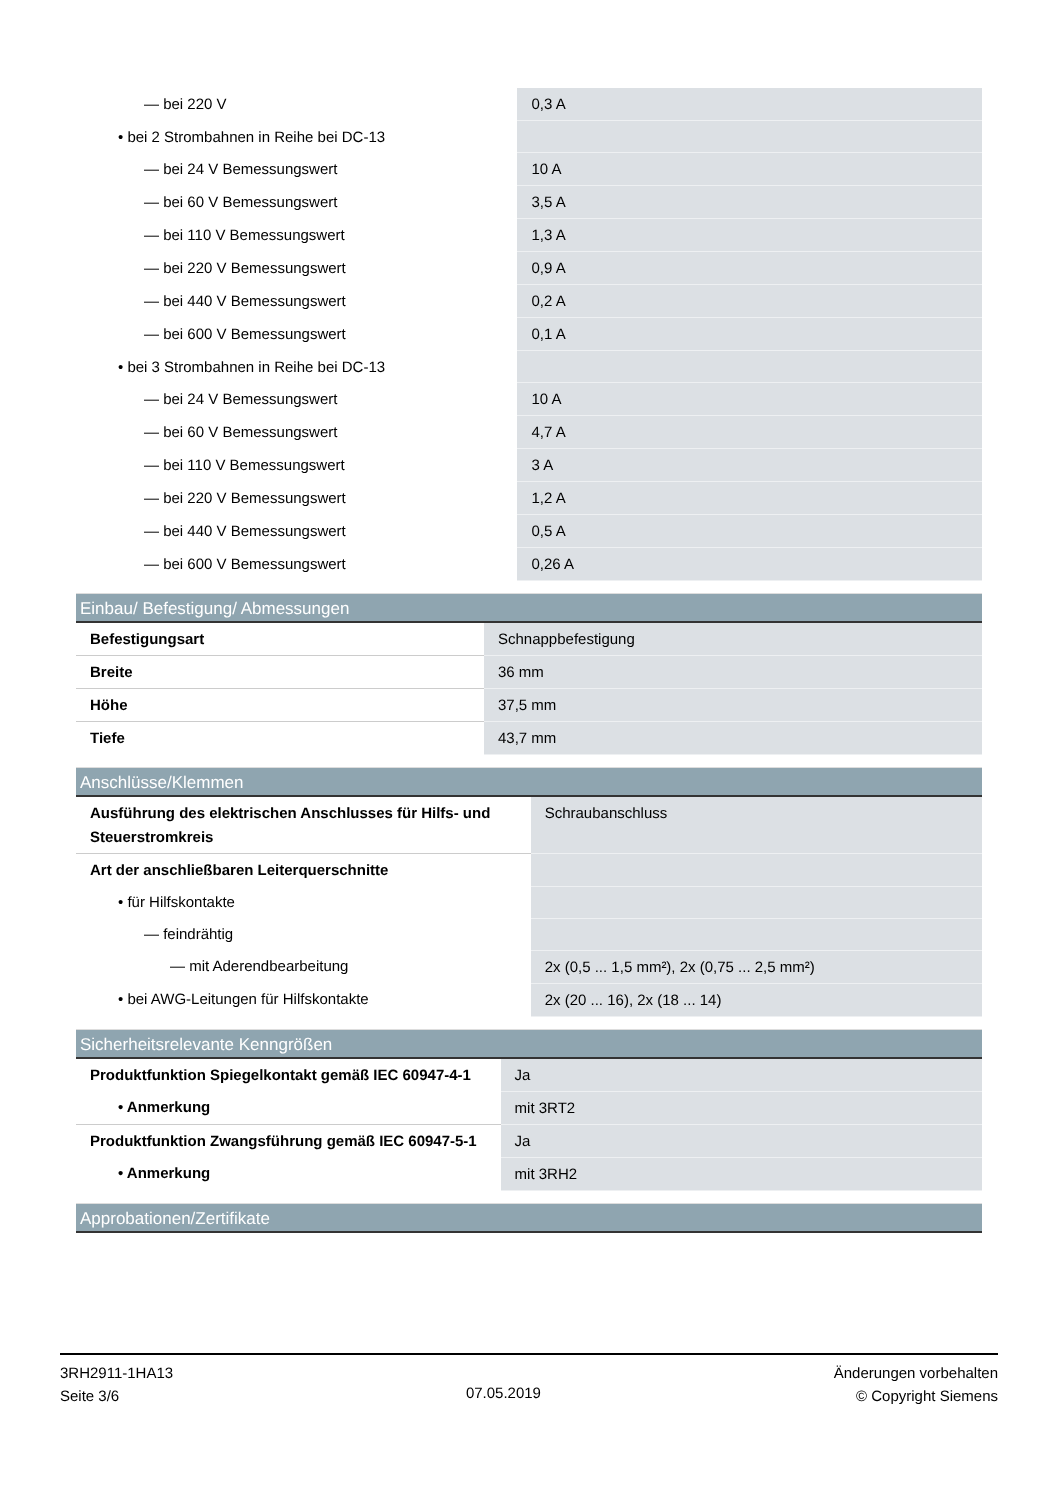| — bei 220 V | 0,3 A |
| • bei 2 Strombahnen in Reihe bei DC-13 | |
| — bei 24 V Bemessungswert | 10 A |
| — bei 60 V Bemessungswert | 3,5 A |
| — bei 110 V Bemessungswert | 1,3 A |
| — bei 220 V Bemessungswert | 0,9 A |
| — bei 440 V Bemessungswert | 0,2 A |
| — bei 600 V Bemessungswert | 0,1 A |
| • bei 3 Strombahnen in Reihe bei DC-13 | |
| — bei 24 V Bemessungswert | 10 A |
| — bei 60 V Bemessungswert | 4,7 A |
| — bei 110 V Bemessungswert | 3 A |
| — bei 220 V Bemessungswert | 1,2 A |
| — bei 440 V Bemessungswert | 0,5 A |
| — bei 600 V Bemessungswert | 0,26 A |
Einbau/ Befestigung/ Abmessungen
| Befestigungsart | Schnappbefestigung |
| Breite | 36 mm |
| Höhe | 37,5 mm |
| Tiefe | 43,7 mm |
Anschlüsse/Klemmen
| Ausführung des elektrischen Anschlusses für Hilfs- und Steuerstromkreis | Schraubanschluss |
| Art der anschließbaren Leiterquerschnitte | |
| • für Hilfskontakte | |
| — feindrähtig | |
| — mit Aderendbearbeitung | 2x (0,5 ... 1,5 mm²), 2x (0,75 ... 2,5 mm²) |
| • bei AWG-Leitungen für Hilfskontakte | 2x (20 ... 16), 2x (18 ... 14) |
Sicherheitsrelevante Kenngrößen
| Produktfunktion Spiegelkontakt gemäß IEC 60947-4-1 | Ja |
| • Anmerkung | mit 3RT2 |
| Produktfunktion Zwangsführung gemäß IEC 60947-5-1 | Ja |
| • Anmerkung | mit 3RH2 |
Approbationen/Zertifikate
3RH2911-1HA13
Seite 3/6
07.05.2019
Änderungen vorbehalten
© Copyright Siemens